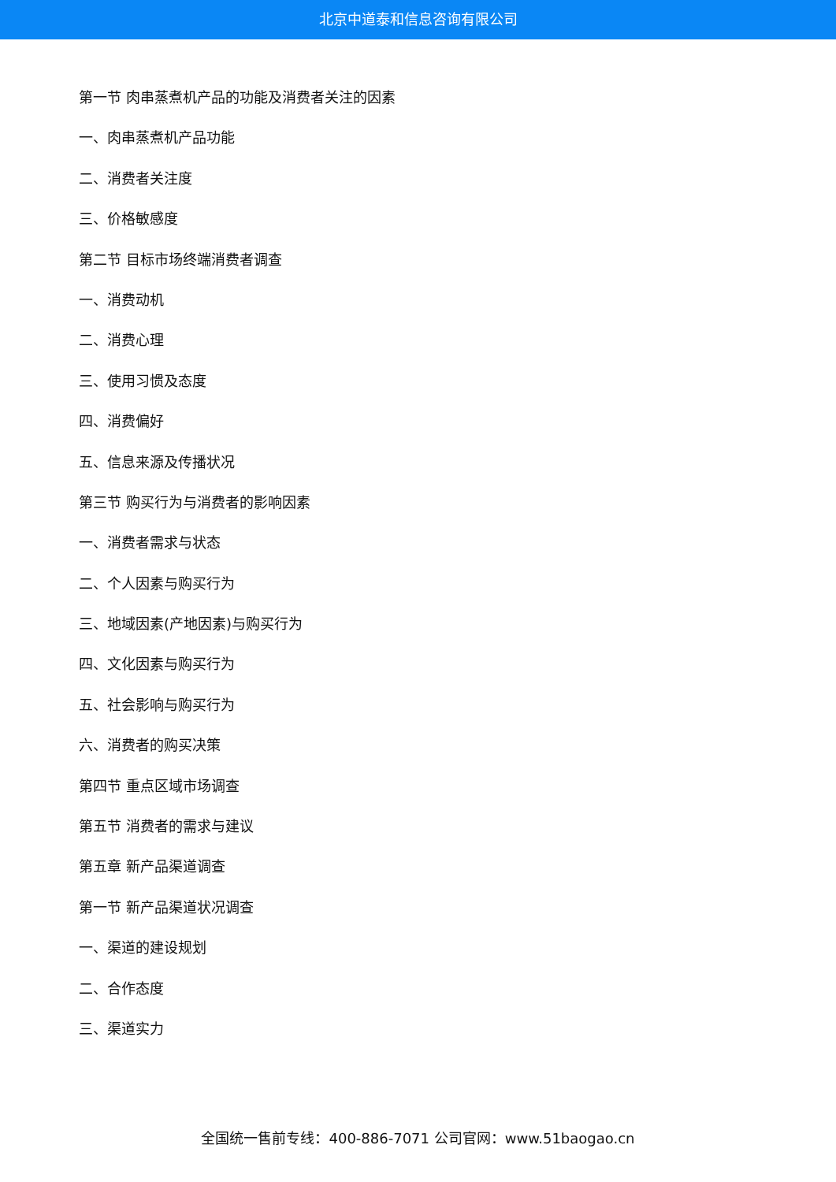北京中道泰和信息咨询有限公司
第一节 肉串蒸煮机产品的功能及消费者关注的因素
一、肉串蒸煮机产品功能
二、消费者关注度
三、价格敏感度
第二节 目标市场终端消费者调查
一、消费动机
二、消费心理
三、使用习惯及态度
四、消费偏好
五、信息来源及传播状况
第三节 购买行为与消费者的影响因素
一、消费者需求与状态
二、个人因素与购买行为
三、地域因素(产地因素)与购买行为
四、文化因素与购买行为
五、社会影响与购买行为
六、消费者的购买决策
第四节 重点区域市场调查
第五节 消费者的需求与建议
第五章 新产品渠道调查
第一节 新产品渠道状况调查
一、渠道的建设规划
二、合作态度
三、渠道实力
全国统一售前专线：400-886-7071 公司官网：www.51baogao.cn